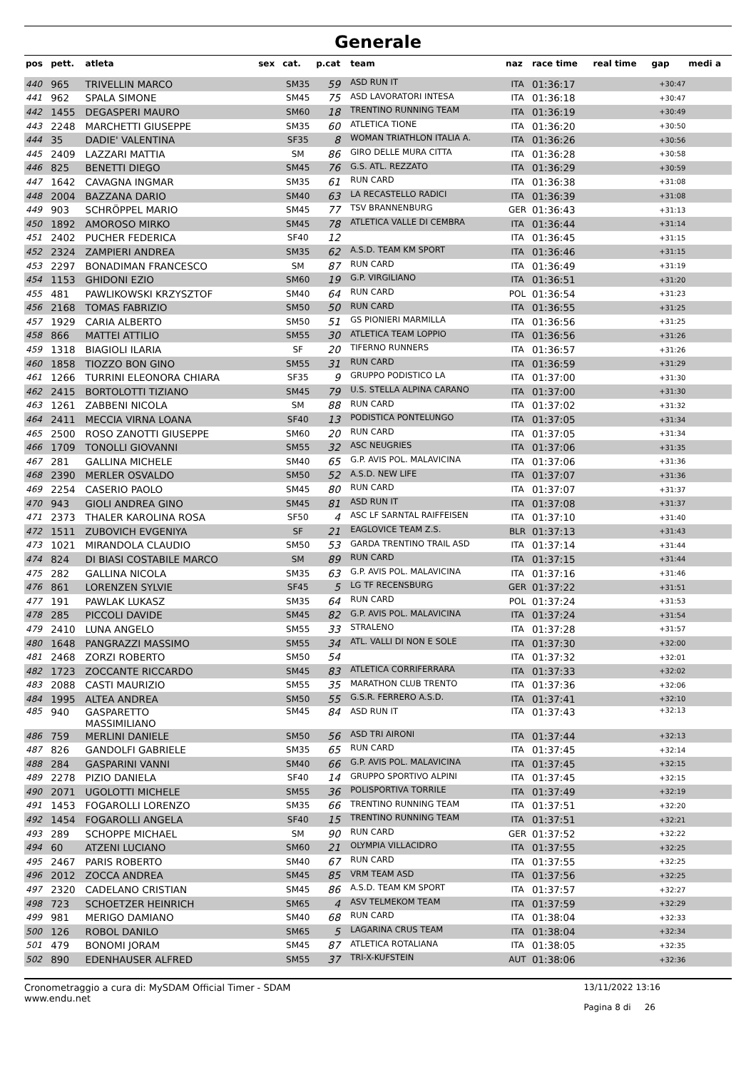Generale
| pos | pett. | atleta | sex | cat. | p.cat | team | naz | race time | real time | gap | medi a |
| --- | --- | --- | --- | --- | --- | --- | --- | --- | --- | --- | --- |
| 440 | 965 | TRIVELLIN MARCO | | SM35 | 59 | ASD RUN IT | ITA | 01:36:17 | | +30:47 | |
| 441 | 962 | SPALA SIMONE | | SM45 | 75 | ASD LAVORATORI INTESA | ITA | 01:36:18 | | +30:47 | |
| 442 | 1455 | DEGASPERI MAURO | | SM60 | 18 | TRENTINO RUNNING TEAM | ITA | 01:36:19 | | +30:49 | |
| 443 | 2248 | MARCHETTI GIUSEPPE | | SM35 | 60 | ATLETICA TIONE | ITA | 01:36:20 | | +30:50 | |
| 444 | 35 | DADIE' VALENTINA | | SF35 | 8 | WOMAN TRIATHLON ITALIA A. | ITA | 01:36:26 | | +30:56 | |
| 445 | 2409 | LAZZARI MATTIA | | SM | 86 | GIRO DELLE MURA CITTA | ITA | 01:36:28 | | +30:58 | |
| 446 | 825 | BENETTI DIEGO | | SM45 | 76 | G.S. ATL. REZZATO | ITA | 01:36:29 | | +30:59 | |
| 447 | 1642 | CAVAGNA INGMAR | | SM35 | 61 | RUN CARD | ITA | 01:36:38 | | +31:08 | |
| 448 | 2004 | BAZZANA DARIO | | SM40 | 63 | LA RECASTELLO RADICI | ITA | 01:36:39 | | +31:08 | |
| 449 | 903 | SCHRÖPPEL MARIO | | SM45 | 77 | TSV BRANNENBURG | GER | 01:36:43 | | +31:13 | |
| 450 | 1892 | AMOROSO MIRKO | | SM45 | 78 | ATLETICA VALLE DI CEMBRA | ITA | 01:36:44 | | +31:14 | |
| 451 | 2402 | PUCHER FEDERICA | | SF40 | 12 | | ITA | 01:36:45 | | +31:15 | |
| 452 | 2324 | ZAMPIERI ANDREA | | SM35 | 62 | A.S.D. TEAM KM SPORT | ITA | 01:36:46 | | +31:15 | |
| 453 | 2297 | BONADIMAN FRANCESCO | | SM | 87 | RUN CARD | ITA | 01:36:49 | | +31:19 | |
| 454 | 1153 | GHIDONI EZIO | | SM60 | 19 | G.P. VIRGILIANO | ITA | 01:36:51 | | +31:20 | |
| 455 | 481 | PAWLIKOWSKI KRZYSZTOF | | SM40 | 64 | RUN CARD | POL | 01:36:54 | | +31:23 | |
| 456 | 2168 | TOMAS FABRIZIO | | SM50 | 50 | RUN CARD | ITA | 01:36:55 | | +31:25 | |
| 457 | 1929 | CARIA ALBERTO | | SM50 | 51 | GS PIONIERI MARMILLA | ITA | 01:36:56 | | +31:25 | |
| 458 | 866 | MATTEI ATTILIO | | SM55 | 30 | ATLETICA TEAM LOPPIO | ITA | 01:36:56 | | +31:26 | |
| 459 | 1318 | BIAGIOLI ILARIA | | SF | 20 | TIFERNO RUNNERS | ITA | 01:36:57 | | +31:26 | |
| 460 | 1858 | TIOZZO BON GINO | | SM55 | 31 | RUN CARD | ITA | 01:36:59 | | +31:29 | |
| 461 | 1266 | TURRINI ELEONORA CHIARA | | SF35 | 9 | GRUPPO PODISTICO LA | ITA | 01:37:00 | | +31:30 | |
| 462 | 2415 | BORTOLOTTI TIZIANO | | SM45 | 79 | U.S. STELLA ALPINA CARANO | ITA | 01:37:00 | | +31:30 | |
| 463 | 1261 | ZABBENI NICOLA | | SM | 88 | RUN CARD | ITA | 01:37:02 | | +31:32 | |
| 464 | 2411 | MECCIA VIRNA LOANA | | SF40 | 13 | PODISTICA PONTELUNGO | ITA | 01:37:05 | | +31:34 | |
| 465 | 2500 | ROSO ZANOTTI GIUSEPPE | | SM60 | 20 | RUN CARD | ITA | 01:37:05 | | +31:34 | |
| 466 | 1709 | TONOLLI GIOVANNI | | SM55 | 32 | ASC NEUGRIES | ITA | 01:37:06 | | +31:35 | |
| 467 | 281 | GALLINA MICHELE | | SM40 | 65 | G.P. AVIS POL. MALAVICINA | ITA | 01:37:06 | | +31:36 | |
| 468 | 2390 | MERLER OSVALDO | | SM50 | 52 | A.S.D. NEW LIFE | ITA | 01:37:07 | | +31:36 | |
| 469 | 2254 | CASERIO PAOLO | | SM45 | 80 | RUN CARD | ITA | 01:37:07 | | +31:37 | |
| 470 | 943 | GIOLI ANDREA GINO | | SM45 | 81 | ASD RUN IT | ITA | 01:37:08 | | +31:37 | |
| 471 | 2373 | THALER KAROLINA ROSA | | SF50 | 4 | ASC LF SARNTAL RAIFFEISEN | ITA | 01:37:10 | | +31:40 | |
| 472 | 1511 | ZUBOVICH EVGENIYA | | SF | 21 | EAGLOVICE TEAM Z.S. | BLR | 01:37:13 | | +31:43 | |
| 473 | 1021 | MIRANDOLA CLAUDIO | | SM50 | 53 | GARDA TRENTINO TRAIL ASD | ITA | 01:37:14 | | +31:44 | |
| 474 | 824 | DI BIASI COSTABILE MARCO | | SM | 89 | RUN CARD | ITA | 01:37:15 | | +31:44 | |
| 475 | 282 | GALLINA NICOLA | | SM35 | 63 | G.P. AVIS POL. MALAVICINA | ITA | 01:37:16 | | +31:46 | |
| 476 | 861 | LORENZEN SYLVIE | | SF45 | 5 | LG TF RECENSBURG | GER | 01:37:22 | | +31:51 | |
| 477 | 191 | PAWLAK LUKASZ | | SM35 | 64 | RUN CARD | POL | 01:37:24 | | +31:53 | |
| 478 | 285 | PICCOLI DAVIDE | | SM45 | 82 | G.P. AVIS POL. MALAVICINA | ITA | 01:37:24 | | +31:54 | |
| 479 | 2410 | LUNA ANGELO | | SM55 | 33 | STRALENO | ITA | 01:37:28 | | +31:57 | |
| 480 | 1648 | PANGRAZZI MASSIMO | | SM55 | 34 | ATL. VALLI DI NON E SOLE | ITA | 01:37:30 | | +32:00 | |
| 481 | 2468 | ZORZI ROBERTO | | SM50 | 54 | | ITA | 01:37:32 | | +32:01 | |
| 482 | 1723 | ZOCCANTE RICCARDO | | SM45 | 83 | ATLETICA CORRIFERRARA | ITA | 01:37:33 | | +32:02 | |
| 483 | 2088 | CASTI MAURIZIO | | SM55 | 35 | MARATHON CLUB TRENTO | ITA | 01:37:36 | | +32:06 | |
| 484 | 1995 | ALTEA ANDREA | | SM50 | 55 | G.S.R. FERRERO A.S.D. | ITA | 01:37:41 | | +32:10 | |
| 485 | 940 | GASPARETTO MASSIMILIANO | | SM45 | 84 | ASD RUN IT | ITA | 01:37:43 | | +32:13 | |
| 486 | 759 | MERLINI DANIELE | | SM50 | 56 | ASD TRI AIRONI | ITA | 01:37:44 | | +32:13 | |
| 487 | 826 | GANDOLFI GABRIELE | | SM35 | 65 | RUN CARD | ITA | 01:37:45 | | +32:14 | |
| 488 | 284 | GASPARINI VANNI | | SM40 | 66 | G.P. AVIS POL. MALAVICINA | ITA | 01:37:45 | | +32:15 | |
| 489 | 2278 | PIZIO DANIELA | | SF40 | 14 | GRUPPO SPORTIVO ALPINI | ITA | 01:37:45 | | +32:15 | |
| 490 | 2071 | UGOLOTTI MICHELE | | SM55 | 36 | POLISPORTIVA TORRILE | ITA | 01:37:49 | | +32:19 | |
| 491 | 1453 | FOGAROLLI LORENZO | | SM35 | 66 | TRENTINO RUNNING TEAM | ITA | 01:37:51 | | +32:20 | |
| 492 | 1454 | FOGAROLLI ANGELA | | SF40 | 15 | TRENTINO RUNNING TEAM | ITA | 01:37:51 | | +32:21 | |
| 493 | 289 | SCHOPPE MICHAEL | | SM | 90 | RUN CARD | GER | 01:37:52 | | +32:22 | |
| 494 | 60 | ATZENI LUCIANO | | SM60 | 21 | OLYMPIA VILLACIDRO | ITA | 01:37:55 | | +32:25 | |
| 495 | 2467 | PARIS ROBERTO | | SM40 | 67 | RUN CARD | ITA | 01:37:55 | | +32:25 | |
| 496 | 2012 | ZOCCA ANDREA | | SM45 | 85 | VRM TEAM ASD | ITA | 01:37:56 | | +32:25 | |
| 497 | 2320 | CADELANO CRISTIAN | | SM45 | 86 | A.S.D. TEAM KM SPORT | ITA | 01:37:57 | | +32:27 | |
| 498 | 723 | SCHOETZER HEINRICH | | SM65 | 4 | ASV TELMEKOM TEAM | ITA | 01:37:59 | | +32:29 | |
| 499 | 981 | MERIGO DAMIANO | | SM40 | 68 | RUN CARD | ITA | 01:38:04 | | +32:33 | |
| 500 | 126 | ROBOL DANILO | | SM65 | 5 | LAGARINA CRUS TEAM | ITA | 01:38:04 | | +32:34 | |
| 501 | 479 | BONOMI JORAM | | SM45 | 87 | ATLETICA ROTALIANA | ITA | 01:38:05 | | +32:35 | |
| 502 | 890 | EDENHAUSER ALFRED | | SM55 | 37 | TRI-X-KUFSTEIN | AUT | 01:38:06 | | +32:36 | |
Cronometraggio a cura di: MySDAM Official Timer - SDAM
www.endu.net
13/11/2022 13:16
Pagina 8 di 26